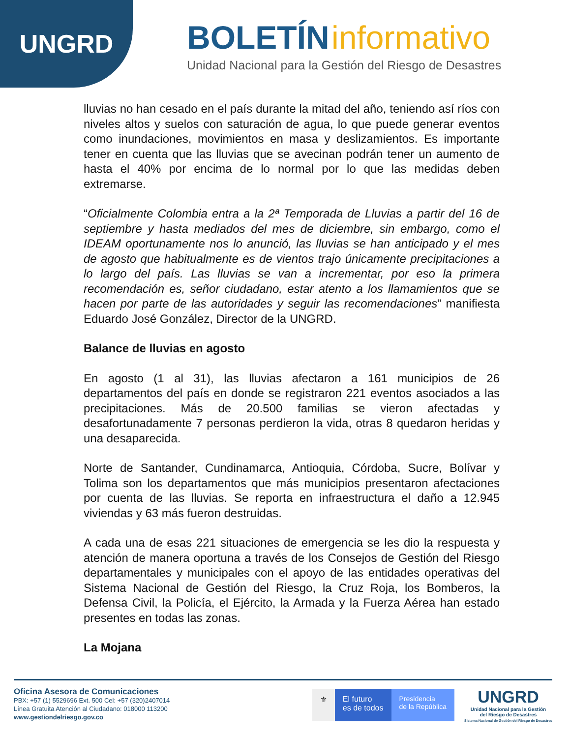UNGRD
BOLETÍN informativo
Unidad Nacional para la Gestión del Riesgo de Desastres
lluvias no han cesado en el país durante la mitad del año, teniendo así ríos con niveles altos y suelos con saturación de agua, lo que puede generar eventos como inundaciones, movimientos en masa y deslizamientos. Es importante tener en cuenta que las lluvias que se avecinan podrán tener un aumento de hasta el 40% por encima de lo normal por lo que las medidas deben extremarse.
“Oficialmente Colombia entra a la 2ª Temporada de Lluvias a partir del 16 de septiembre y hasta mediados del mes de diciembre, sin embargo, como el IDEAM oportunamente nos lo anunció, las lluvias se han anticipado y el mes de agosto que habitualmente es de vientos trajo únicamente precipitaciones a lo largo del país. Las lluvias se van a incrementar, por eso la primera recomendación es, señor ciudadano, estar atento a los llamamientos que se hacen por parte de las autoridades y seguir las recomendaciones” manifiesta Eduardo José González, Director de la UNGRD.
Balance de lluvias en agosto
En agosto (1 al 31), las lluvias afectaron a 161 municipios de 26 departamentos del país en donde se registraron 221 eventos asociados a las precipitaciones. Más de 20.500 familias se vieron afectadas y desafortunadamente 7 personas perdieron la vida, otras 8 quedaron heridas y una desaparecida.
Norte de Santander, Cundinamarca, Antioquia, Córdoba, Sucre, Bolívar y Tolima son los departamentos que más municipios presentaron afectaciones por cuenta de las lluvias. Se reporta en infraestructura el daño a 12.945 viviendas y 63 más fueron destruidas.
A cada una de esas 221 situaciones de emergencia se les dio la respuesta y atención de manera oportuna a través de los Consejos de Gestión del Riesgo departamentales y municipales con el apoyo de las entidades operativas del Sistema Nacional de Gestión del Riesgo, la Cruz Roja, los Bomberos, la Defensa Civil, la Policía, el Ejército, la Armada y la Fuerza Aérea han estado presentes en todas las zonas.
La Mojana
Oficina Asesora de Comunicaciones
PBX: +57 (1) 5529696 Ext. 500 Cel: +57 (320)2407014
Línea Gratuita Atención al Ciudadano: 018000 113200
www.gestiondelriesgo.gov.co
⚜ El futuro
es de todos
Presidencia
de la República
UNGRD
Unidad Nacional para la Gestión
del Riesgo de Desastres
Sistema Nacional de Gestión del Riesgo de Desastres